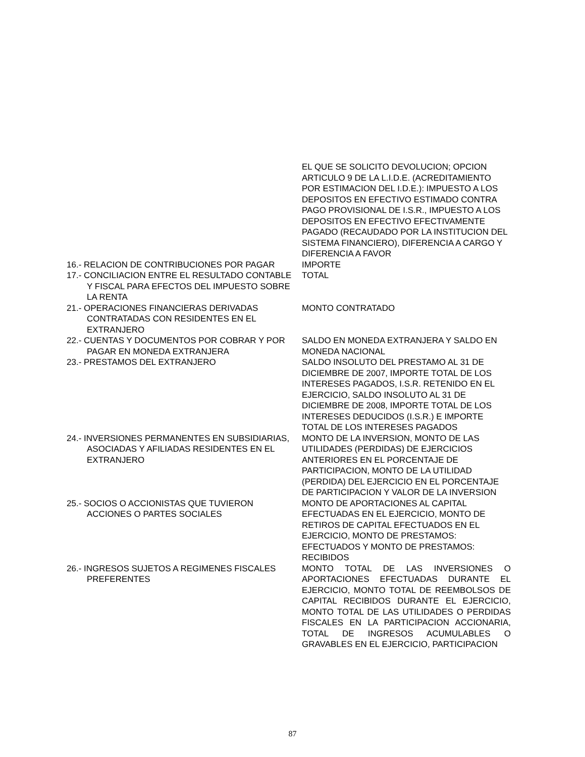| | EL QUE SE SOLICITO DEVOLUCION; OPCION ARTICULO 9 DE LA L.I.D.E. (ACREDITAMIENTO POR ESTIMACION DEL I.D.E.): IMPUESTO A LOS DEPOSITOS EN EFECTIVO ESTIMADO CONTRA PAGO PROVISIONAL DE I.S.R., IMPUESTO A LOS DEPOSITOS EN EFECTIVO EFECTIVAMENTE PAGADO (RECAUDADO POR LA INSTITUCION DEL SISTEMA FINANCIERO), DIFERENCIA A CARGO Y DIFERENCIA A FAVOR |
| 16.- RELACION DE CONTRIBUCIONES POR PAGAR | IMPORTE |
| 17.- CONCILIACION ENTRE EL RESULTADO CONTABLE Y FISCAL PARA EFECTOS DEL IMPUESTO SOBRE LA RENTA | TOTAL |
| 21.- OPERACIONES FINANCIERAS DERIVADAS CONTRATADAS CON RESIDENTES EN EL EXTRANJERO | MONTO CONTRATADO |
| 22.- CUENTAS Y DOCUMENTOS POR COBRAR Y POR PAGAR EN MONEDA EXTRANJERA | SALDO EN MONEDA EXTRANJERA Y SALDO EN MONEDA NACIONAL |
| 23.- PRESTAMOS DEL EXTRANJERO | SALDO INSOLUTO DEL PRESTAMO AL 31 DE DICIEMBRE DE 2007, IMPORTE TOTAL DE LOS INTERESES PAGADOS, I.S.R. RETENIDO EN EL EJERCICIO, SALDO INSOLUTO AL 31 DE DICIEMBRE DE 2008, IMPORTE TOTAL DE LOS INTERESES DEDUCIDOS (I.S.R.) E IMPORTE TOTAL DE LOS INTERESES PAGADOS |
| 24.- INVERSIONES PERMANENTES EN SUBSIDIARIAS, ASOCIADAS Y AFILIADAS RESIDENTES EN EL EXTRANJERO | MONTO DE LA INVERSION, MONTO DE LAS UTILIDADES (PERDIDAS) DE EJERCICIOS ANTERIORES EN EL PORCENTAJE DE PARTICIPACION, MONTO DE LA UTILIDAD (PERDIDA) DEL EJERCICIO EN EL PORCENTAJE DE PARTICIPACION Y VALOR DE LA INVERSION |
| 25.- SOCIOS O ACCIONISTAS QUE TUVIERON ACCIONES O PARTES SOCIALES | MONTO DE APORTACIONES AL CAPITAL EFECTUADAS EN EL EJERCICIO, MONTO DE RETIROS DE CAPITAL EFECTUADOS EN EL EJERCICIO, MONTO DE PRESTAMOS: EFECTUADOS Y MONTO DE PRESTAMOS: RECIBIDOS |
| 26.- INGRESOS SUJETOS A REGIMENES FISCALES PREFERENTES | MONTO TOTAL DE LAS INVERSIONES O APORTACIONES EFECTUADAS DURANTE EL EJERCICIO, MONTO TOTAL DE REEMBOLSOS DE CAPITAL RECIBIDOS DURANTE EL EJERCICIO, MONTO TOTAL DE LAS UTILIDADES O PERDIDAS FISCALES EN LA PARTICIPACION ACCIONARIA, TOTAL DE INGRESOS ACUMULABLES O GRAVABLES EN EL EJERCICIO, PARTICIPACION |
87